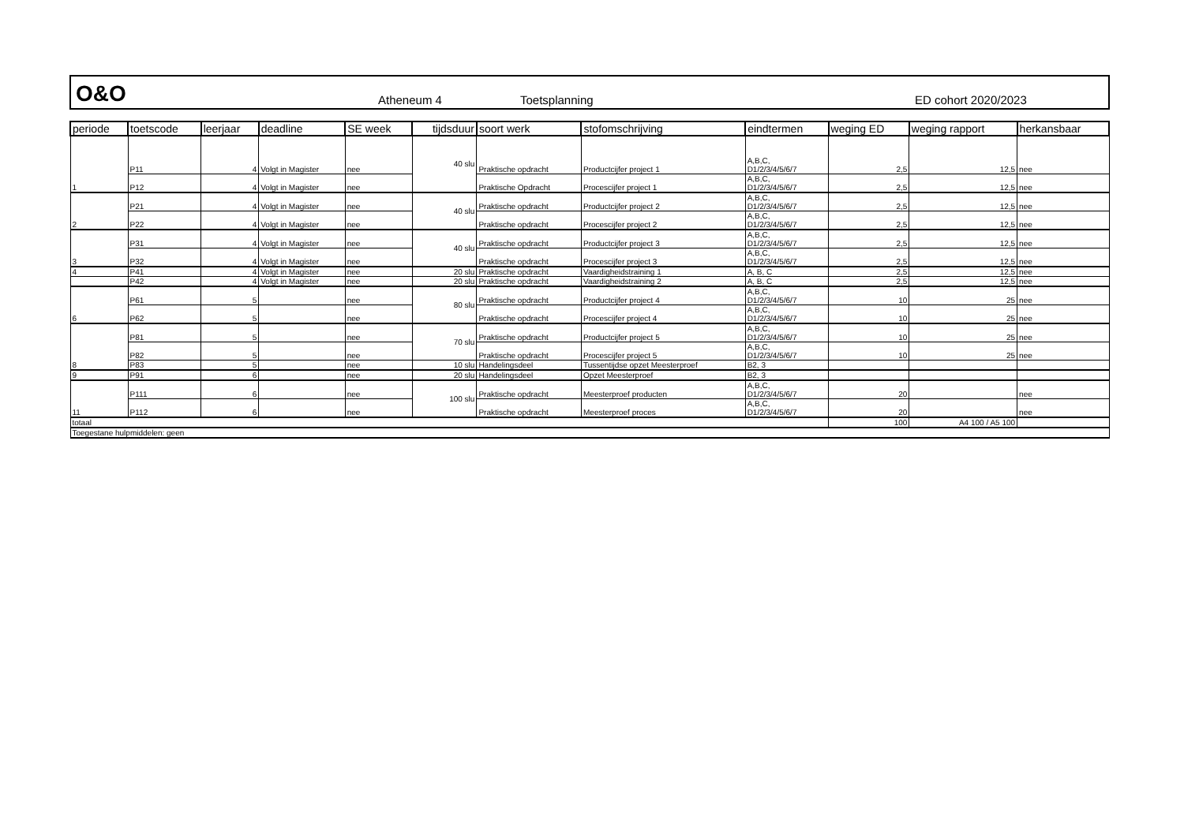O&O
Atheneum 4
Toetsplanning
ED cohort 2020/2023
| periode | toetscode | leerjaar | deadline | SE week | tijdsduur | soort werk | stofomschrijving | eindtermen | weging ED | weging rapport | herkansbaar |
| --- | --- | --- | --- | --- | --- | --- | --- | --- | --- | --- | --- |
| 1 | P11 | 4 | Volgt in Magister | nee | 40 slu | Praktische opdracht | Productcijfer project 1 | A,B,C, D1/2/3/4/5/6/7 | 2,5 | 12,5 | nee |
| | P12 | 4 | Volgt in Magister | nee | | Praktische Opdracht | Procescijfer project 1 | A,B,C, D1/2/3/4/5/6/7 | 2,5 | 12,5 | nee |
| 2 | P21 | 4 | Volgt in Magister | nee | 40 slu | Praktische opdracht | Productcijfer project 2 | A,B,C, D1/2/3/4/5/6/7 | 2,5 | 12,5 | nee |
| | P22 | 4 | Volgt in Magister | nee | | Praktische opdracht | Procescijfer project 2 | A,B,C, D1/2/3/4/5/6/7 | 2,5 | 12,5 | nee |
| 3 | P31 | 4 | Volgt in Magister | nee | 40 slu | Praktische opdracht | Productcijfer project 3 | A,B,C, D1/2/3/4/5/6/7 | 2,5 | 12,5 | nee |
| | P32 | 4 | Volgt in Magister | nee | | Praktische opdracht | Procescijfer project 3 | A,B,C, D1/2/3/4/5/6/7 | 2,5 | 12,5 | nee |
| 4 | P41 | 4 | Volgt in Magister | nee | 20 slu | Praktische opdracht | Vaardigheidstraining 1 | A, B, C | 2,5 | 12,5 | nee |
| | P42 | 4 | Volgt in Magister | nee | 20 slu | Praktische opdracht | Vaardigheidstraining 2 | A, B, C | 2,5 | 12,5 | nee |
| 6 | P61 | 5 | | nee | 80 slu | Praktische opdracht | Productcijfer project 4 | A,B,C, D1/2/3/4/5/6/7 | 10 | 25 | nee |
| | P62 | 5 | | nee | | Praktische opdracht | Procescijfer project 4 | A,B,C, D1/2/3/4/5/6/7 | 10 | 25 | nee |
| 8 | P81 | 5 | | nee | 70 slu | Praktische opdracht | Productcijfer project 5 | A,B,C, D1/2/3/4/5/6/7 | 10 | 25 | nee |
| | P82 | 5 | | nee | | Praktische opdracht | Procescijfer project 5 | A,B,C, D1/2/3/4/5/6/7 | 10 | 25 | nee |
| | P83 | 5 | | nee | 10 slu | Handelingsdeel | Tussentijdse opzet Meesterproef | B2, 3 | | | |
| 9 | P91 | 6 | | nee | 20 slu | Handelingsdeel | Opzet Meesterproef | B2, 3 | | | |
| 11 | P111 | 6 | | nee | 100 slu | Praktische opdracht | Meesterproef producten | A,B,C, D1/2/3/4/5/6/7 | 20 | | nee |
| | P112 | 6 | | nee | | Praktische opdracht | Meesterproef proces | A,B,C, D1/2/3/4/5/6/7 | 20 | | nee |
| totaal | | | | | | | | | 100 | A4 100 / A5 100 | |
| Toegestane hulpmiddelen: geen | | | | | | | | | | | |